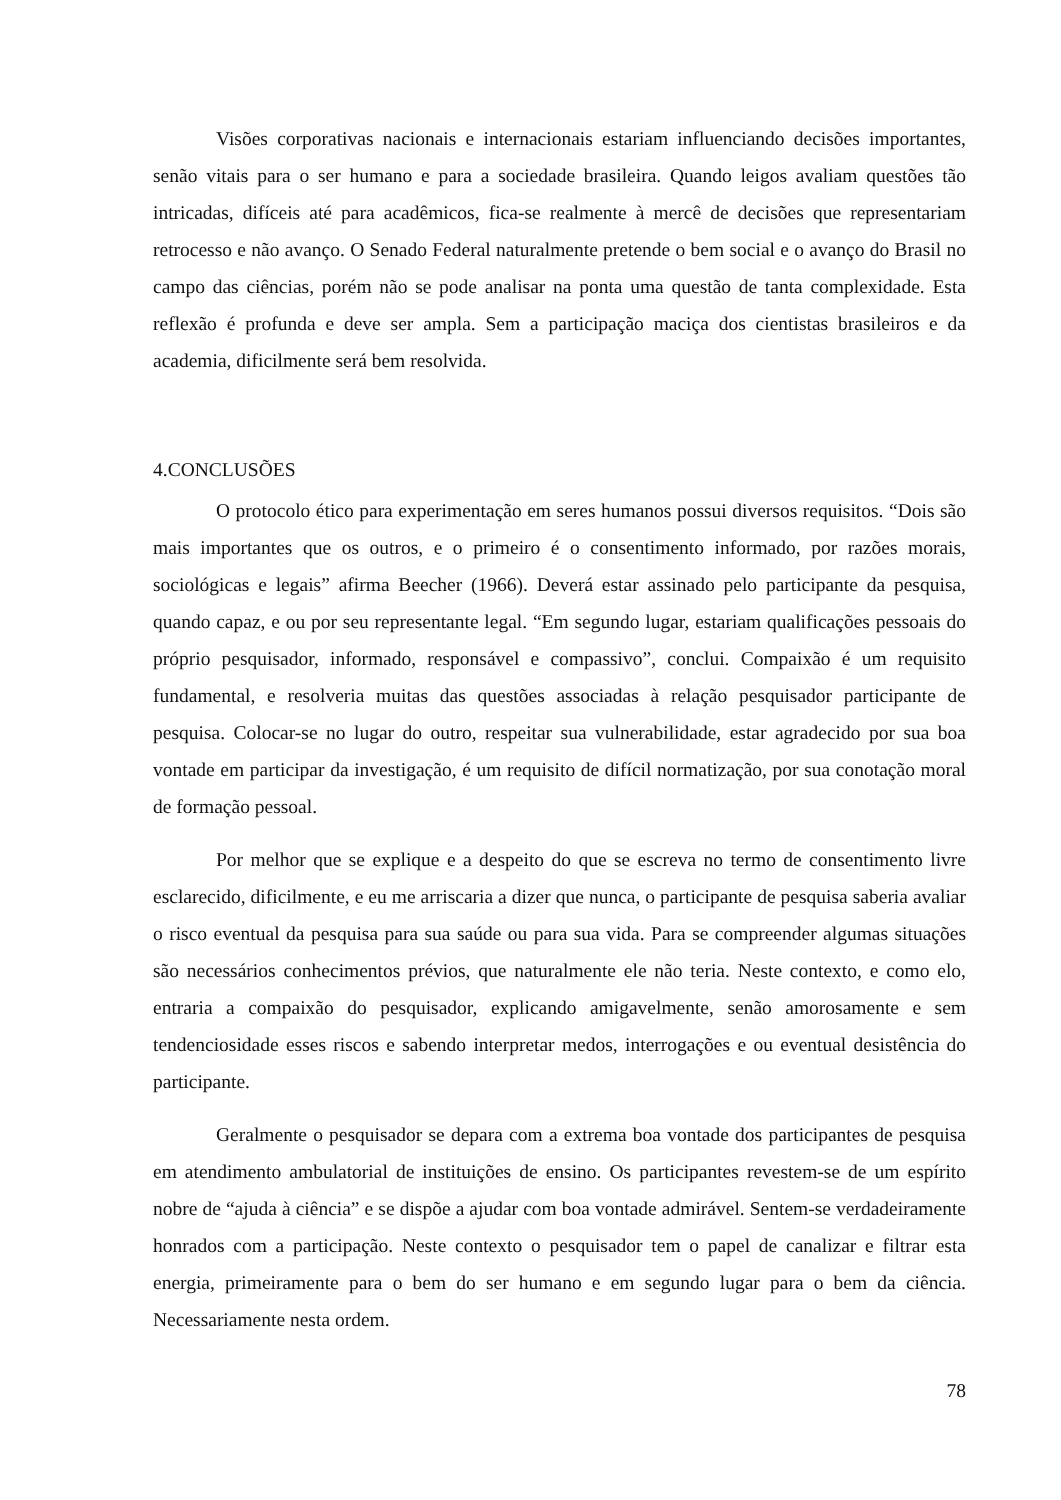Visões corporativas nacionais e internacionais estariam influenciando decisões importantes, senão vitais para o ser humano e para a sociedade brasileira. Quando leigos avaliam questões tão intricadas, difíceis até para acadêmicos, fica-se realmente à mercê de decisões que representariam retrocesso e não avanço. O Senado Federal naturalmente pretende o bem social e o avanço do Brasil no campo das ciências, porém não se pode analisar na ponta uma questão de tanta complexidade. Esta reflexão é profunda e deve ser ampla. Sem a participação maciça dos cientistas brasileiros e da academia, dificilmente será bem resolvida.
4.CONCLUSÕES
O protocolo ético para experimentação em seres humanos possui diversos requisitos. “Dois são mais importantes que os outros, e o primeiro é o consentimento informado, por razões morais, sociológicas e legais” afirma Beecher (1966). Deverá estar assinado pelo participante da pesquisa, quando capaz, e ou por seu representante legal. “Em segundo lugar, estariam qualificações pessoais do próprio pesquisador, informado, responsável e compassivo”, conclui. Compaixão é um requisito fundamental, e resolveria muitas das questões associadas à relação pesquisador participante de pesquisa. Colocar-se no lugar do outro, respeitar sua vulnerabilidade, estar agradecido por sua boa vontade em participar da investigação, é um requisito de difícil normatização, por sua conotação moral de formação pessoal.
Por melhor que se explique e a despeito do que se escreva no termo de consentimento livre esclarecido, dificilmente, e eu me arriscaria a dizer que nunca, o participante de pesquisa saberia avaliar o risco eventual da pesquisa para sua saúde ou para sua vida. Para se compreender algumas situações são necessários conhecimentos prévios, que naturalmente ele não teria. Neste contexto, e como elo, entraria a compaixão do pesquisador, explicando amigavelmente, senão amorosamente e sem tendenciosidade esses riscos e sabendo interpretar medos, interrogações e ou eventual desistência do participante.
Geralmente o pesquisador se depara com a extrema boa vontade dos participantes de pesquisa em atendimento ambulatorial de instituições de ensino. Os participantes revestem-se de um espírito nobre de “ajuda à ciência” e se dispõe a ajudar com boa vontade admirável. Sentem-se verdadeiramente honrados com a participação. Neste contexto o pesquisador tem o papel de canalizar e filtrar esta energia, primeiramente para o bem do ser humano e em segundo lugar para o bem da ciência. Necessariamente nesta ordem.
78